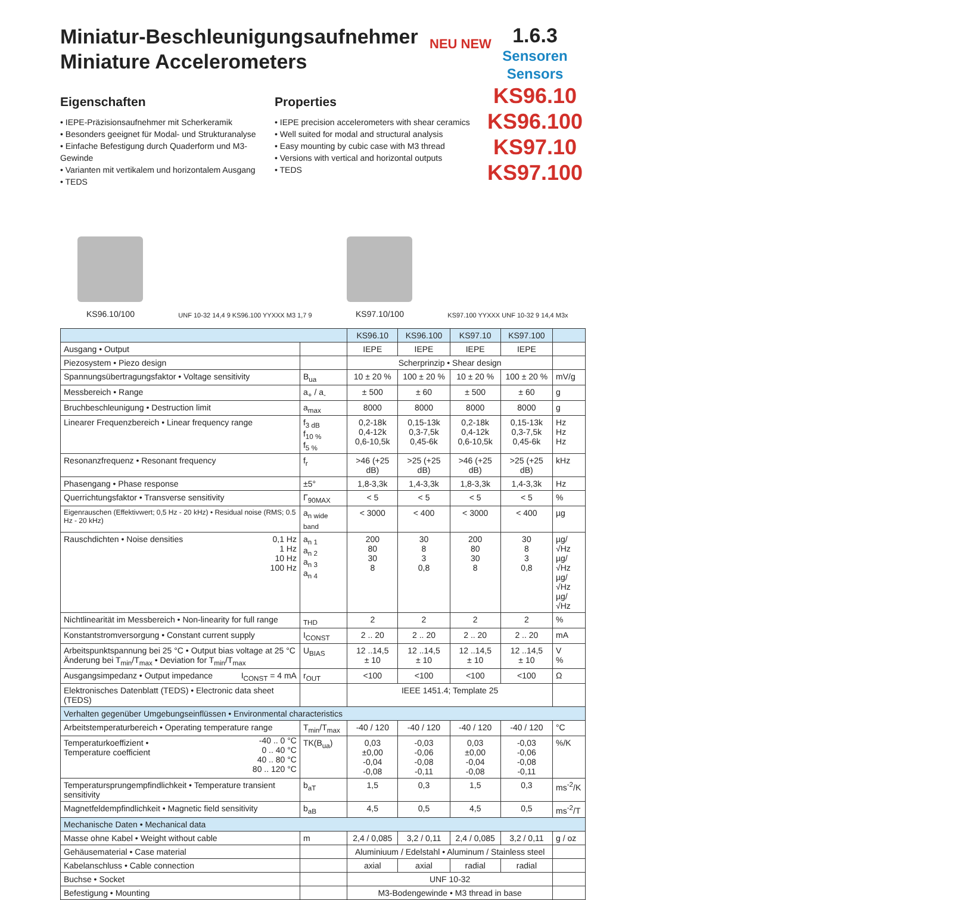Miniatur-Beschleunigungsaufnehmer
Miniature Accelerometers
1.6.3
Sensoren
Sensors
KS96.10
KS96.100
KS97.10
KS97.100
NEU NEW
Eigenschaften
• IEPE-Präzisionsaufnehmer mit Scherkeramik
• Besonders geeignet für Modal- und Strukturanalyse
• Einfache Befestigung durch Quaderform und M3-Gewinde
• Varianten mit vertikalem und horizontalem Ausgang
• TEDS
Properties
• IEPE precision accelerometers with shear ceramics
• Well suited for modal and structural analysis
• Easy mounting by cubic case with M3 thread
• Versions with vertical and horizontal outputs
• TEDS
KS96.10/100
UNF 10-32 14,4 9 KS96.100 YYXXX M3 1,7 9
KS97.10/100
KS97.100 YYXXX UNF 10-32 9 14,4 M3x
| | | KS96.10 | KS96.100 | KS97.10 | KS97.100 | |
| --- | --- | --- | --- | --- | --- | --- |
| Ausgang • Output | | IEPE | IEPE | IEPE | IEPE | |
| Piezosystem • Piezo design | | Scherprinzip • Shear design | | | | |
| Spannungsübertragungsfaktor • Voltage sensitivity | B<sub>ua</sub> | 10 ± 20 % | 100 ± 20 % | 10 ± 20 % | 100 ± 20 % | mV/g |
| Messbereich • Range | a<sub>+</sub> / a<sub>-</sub> | ± 500 | ± 60 | ± 500 | ± 60 | g |
| Bruchbeschleunigung • Destruction limit | a<sub>max</sub> | 8000 | 8000 | 8000 | 8000 | g |
| Linearer Frequenzbereich • Linear frequency range | f<sub>3 dB</sub> f<sub>10 %</sub> f<sub>5 %</sub> | 0,2-18k 0,4-12k 0,6-10,5k | 0,15-13k 0,3-7,5k 0,45-6k | 0,2-18k 0,4-12k 0,6-10,5k | 0,15-13k 0,3-7,5k 0,45-6k | Hz Hz Hz |
| Resonanzfrequenz • Resonant frequency | f<sub>r</sub> | >46 (+25 dB) | >25 (+25 dB) | >46 (+25 dB) | >25 (+25 dB) | kHz |
| Phasengang • Phase response | ±5° | 1,8-3,3k | 1,4-3,3k | 1,8-3,3k | 1,4-3,3k | Hz |
| Querrichtungsfaktor • Transverse sensitivity | Γ<sub>90MAX</sub> | < 5 | < 5 | < 5 | < 5 | % |
| Eigenrauschen (Effektivwert; 0,5 Hz - 20 kHz) • Residual noise (RMS; 0.5 Hz - 20 kHz) | a<sub>n wide band</sub> | < 3000 | < 400 | < 3000 | < 400 | µg |
| Rauschdichten • Noise densities 0,1 Hz 1 Hz 10 Hz 100 Hz | a<sub>n 1</sub> a<sub>n 2</sub> a<sub>n 3</sub> a<sub>n 4</sub> | 200 80 30 8 | 30 8 3 0,8 | 200 80 30 8 | 30 8 3 0,8 | µg/√Hz µg/√Hz µg/√Hz µg/√Hz |
| Nichtlinearität im Messbereich • Non-linearity for full range | <sub>THD</sub> | 2 | 2 | 2 | 2 | % |
| Konstantstromversorgung • Constant current supply | I<sub>CONST</sub> | 2 .. 20 | 2 .. 20 | 2 .. 20 | 2 .. 20 | mA |
| Arbeitspunktspannung bei 25 °C • Output bias voltage at 25 °C Änderung bei T<sub>min</sub>/T<sub>max</sub> • Deviation for T<sub>min</sub>/T<sub>max</sub> | U<sub>BIAS</sub> | 12 ..14,5 ± 10 | 12 ..14,5 ± 10 | 12 ..14,5 ± 10 | 12 ..14,5 ± 10 | V % |
| Ausgangsimpedanz • Output impedance I<sub>CONST</sub> = 4 mA | r<sub>OUT</sub> | <100 | <100 | <100 | <100 | Ω |
| Elektronisches Datenblatt (TEDS) • Electronic data sheet (TEDS) | | IEEE 1451.4; Template 25 | | | | |
| Verhalten gegenüber Umgebungseinflüssen • Environmental characteristics | | | | | | |
| Arbeitstemperaturbereich • Operating temperature range | T<sub>min</sub>/T<sub>max</sub> | -40 / 120 | -40 / 120 | -40 / 120 | -40 / 120 | °C |
| Temperaturkoeffizient • Temperature coefficient -40 .. 0 °C 0 .. 40 °C 40 .. 80 °C 80 .. 120 °C | TK(B<sub>ua</sub>) | 0,03 ±0,00 -0,04 -0,08 | -0,03 -0,06 -0,08 -0,11 | 0,03 ±0,00 -0,04 -0,08 | -0,03 -0,06 -0,08 -0,11 | %/K |
| Temperatursprungempfindlichkeit • Temperature transient sensitivity | b<sub>aT</sub> | 1,5 | 0,3 | 1,5 | 0,3 | ms<sup>-2</sup>/K |
| Magnetfeldempfindlichkeit • Magnetic field sensitivity | b<sub>aB</sub> | 4,5 | 0,5 | 4,5 | 0,5 | ms<sup>-2</sup>/T |
| Mechanische Daten • Mechanical data | | | | | | |
| Masse ohne Kabel • Weight without cable | m | 2,4 / 0,085 | 3,2 / 0,11 | 2,4 / 0,085 | 3,2 / 0,11 | g / oz |
| Gehäusematerial • Case material | | Aluminiuum / Edelstahl • Aluminum / Stainless steel | | | | |
| Kabelanschluss • Cable connection | | axial | axial | radial | radial | |
| Buchse • Socket | | UNF 10-32 | | | | |
| Befestigung • Mounting | | M3-Bodengewinde • M3 thread in base | | | | |